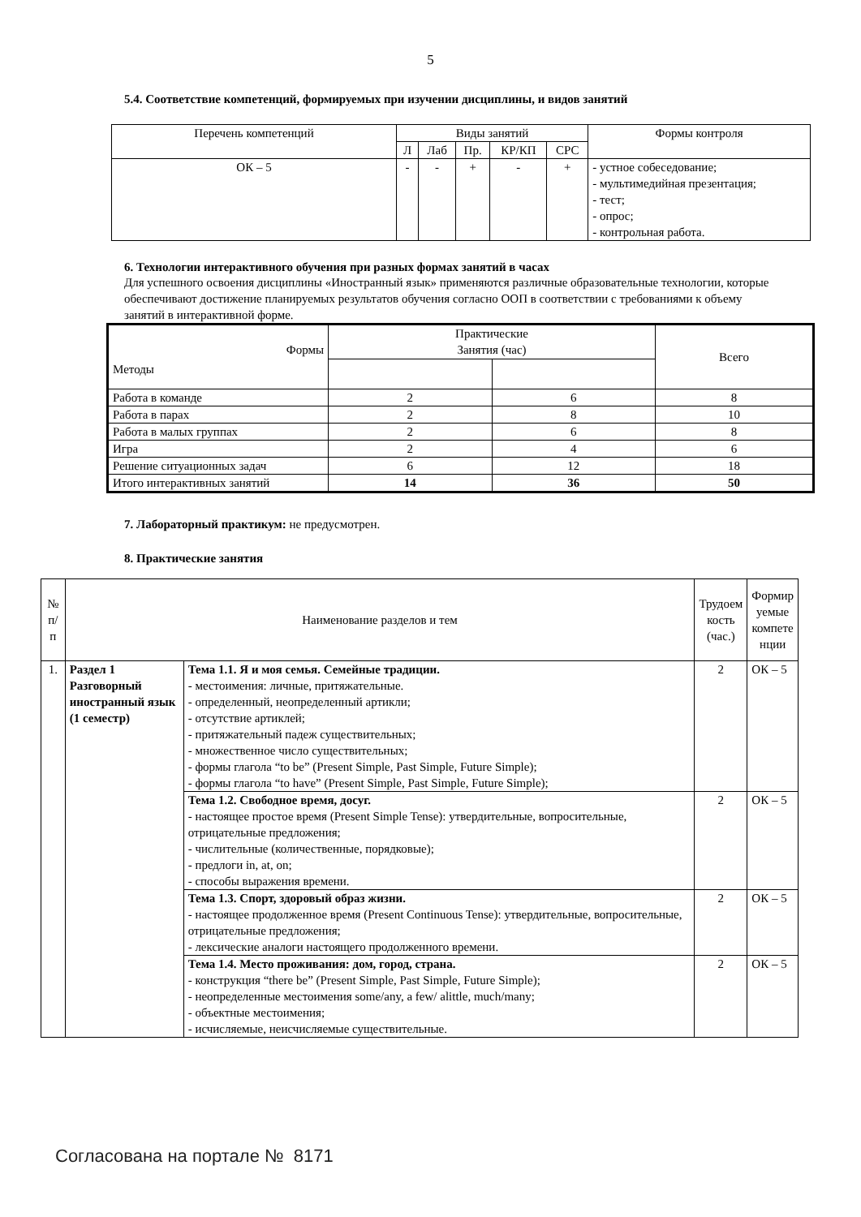5
5.4. Соответствие компетенций, формируемых при изучении дисциплины, и видов занятий
| Перечень компетенций | Виды занятий | | | | | Формы контроля |
| --- | --- | --- | --- | --- | --- | --- |
| | Л | Лаб | Пр. | КР/КП | СРС | |
| ОК – 5 | - | - | + | - | + | - устное собеседование; - мультимедийная презентация; - тест; - опрос; - контрольная работа. |
6. Технологии интерактивного обучения при разных формах занятий в часах
Для успешного освоения дисциплины «Иностранный язык» применяются различные образовательные технологии, которые обеспечивают достижение планируемых результатов обучения согласно ООП в соответствии с требованиями к объему занятий в интерактивной форме.
| Формы Методы | Практические Занятия (час) | | Всего |
| Работа в команде | 2 | 6 | 8 |
| Работа в парах | 2 | 8 | 10 |
| Работа в малых группах | 2 | 6 | 8 |
| Игра | 2 | 4 | 6 |
| Решение ситуационных задач | 6 | 12 | 18 |
| Итого интерактивных занятий | 14 | 36 | 50 |
7. Лабораторный практикум: не предусмотрен.
8. Практические занятия
| № п/п | Наименование разделов и тем | | Трудоем кость (час.) | Формир уемые компете нции |
| 1. | Раздел 1 Разговорный иностранный язык (1 семестр) | Тема 1.1. Я и моя семья. Семейные традиции. - местоимения: личные, притяжательные. - определенный, неопределенный артикли; - отсутствие артиклей; - притяжательный падеж существительных; - множественное число существительных; - формы глагола “to be” (Present Simple, Past Simple, Future Simple); - формы глагола “to have” (Present Simple, Past Simple, Future Simple); | 2 | ОК – 5 |
| | | Тема 1.2. Свободное время, досуг. - настоящее простое время (Present Simple Tense): утвердительные, вопросительные, отрицательные предложения; - числительные (количественные, порядковые); - предлоги in, at, on; - способы выражения времени. | 2 | ОК – 5 |
| | | Тема 1.3. Спорт, здоровый образ жизни. - настоящее продолженное время (Present Continuous Tense): утвердительные, вопросительные, отрицательные предложения; - лексические аналоги настоящего продолженного времени. | 2 | ОК – 5 |
| | | Тема 1.4. Место проживания: дом, город, страна. - конструкция “there be” (Present Simple, Past Simple, Future Simple); - неопределенные местоимения some/any, a few/ alittle, much/many; - объектные местоимения; - исчисляемые, неисчисляемые существительные. | 2 | ОК – 5 |
Согласована на портале № 8171